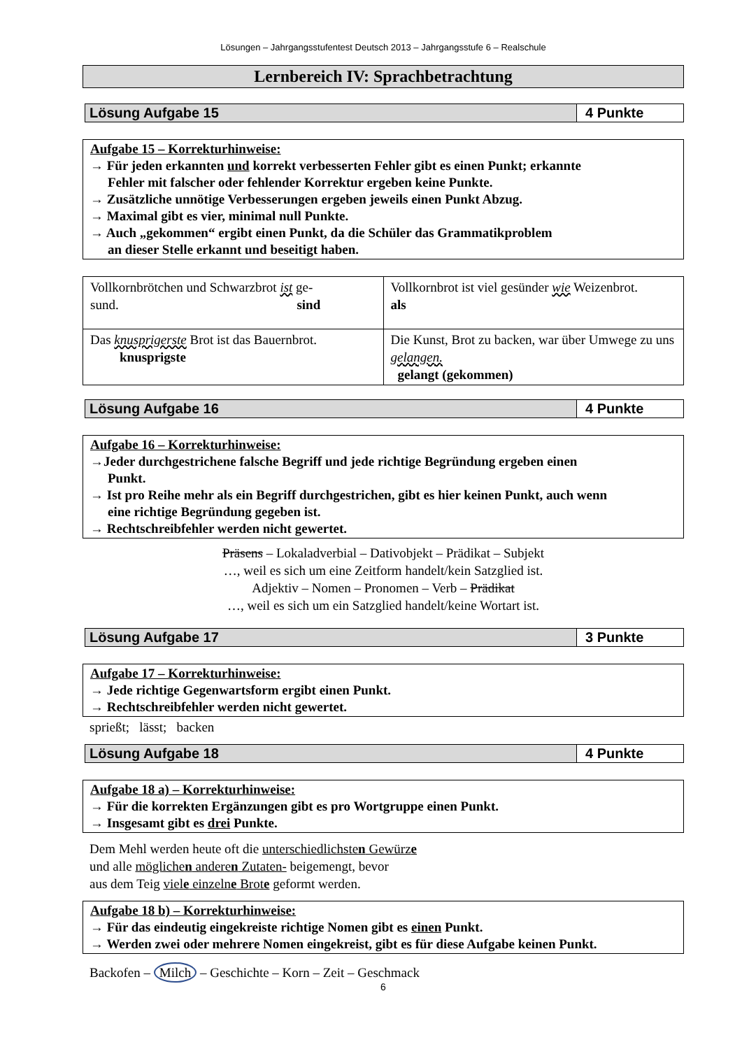Lösungen – Jahrgangsstufentest Deutsch 2013 – Jahrgangsstufe 6 – Realschule
Lernbereich IV: Sprachbetrachtung
Lösung Aufgabe 15 4 Punkte
Aufgabe 15 – Korrekturhinweise:
→ Für jeden erkannten und korrekt verbesserten Fehler gibt es einen Punkt; erkannte
Fehler mit falscher oder fehlender Korrektur ergeben keine Punkte.
→ Zusätzliche unnötige Verbesserungen ergeben jeweils einen Punkt Abzug.
→ Maximal gibt es vier, minimal null Punkte.
→ Auch „gekommen“ ergibt einen Punkt, da die Schüler das Grammatikproblem
an dieser Stelle erkannt und beseitigt haben.
| Vollkornbrötchen und Schwarzbrot ist ge- sund. sind | Vollkornbrot ist viel gesünder wie Weizenbrot. als |
| Das knusprigerste Brot ist das Bauernbrot. knusprigste | Die Kunst, Brot zu backen, war über Umwege zu uns gelangen. gelangt (gekommen) |
Lösung Aufgabe 16 4 Punkte
Aufgabe 16 – Korrekturhinweise:
→Jeder durchgestrichene falsche Begriff und jede richtige Begründung ergeben einen
Punkt.
→ Ist pro Reihe mehr als ein Begriff durchgestrichen, gibt es hier keinen Punkt, auch wenn
eine richtige Begründung gegeben ist.
→ Rechtschreibfehler werden nicht gewertet.
Präsens – Lokaladverbial – Dativobjekt – Prädikat – Subjekt
…, weil es sich um eine Zeitform handelt/kein Satzglied ist.
Adjektiv – Nomen – Pronomen – Verb – Prädikat
…, weil es sich um ein Satzglied handelt/keine Wortart ist.
Lösung Aufgabe 17 3 Punkte
Aufgabe 17 – Korrekturhinweise:
→ Jede richtige Gegenwartsform ergibt einen Punkt.
→ Rechtschreibfehler werden nicht gewertet.
sprießt; lässt; backen
Lösung Aufgabe 18 4 Punkte
Aufgabe 18 a) – Korrekturhinweise:
→ Für die korrekten Ergänzungen gibt es pro Wortgruppe einen Punkt.
→ Insgesamt gibt es drei Punkte.
Dem Mehl werden heute oft die unterschiedlichsten Gewürze
und alle möglichen anderen Zutaten- beigemengt, bevor
aus dem Teig viele einzelne Brote geformt werden.
Aufgabe 18 b) – Korrekturhinweise:
→ Für das eindeutig eingekreiste richtige Nomen gibt es einen Punkt.
→ Werden zwei oder mehrere Nomen eingekreist, gibt es für diese Aufgabe keinen Punkt.
Backofen – Milch – Geschichte – Korn – Zeit – Geschmack
6